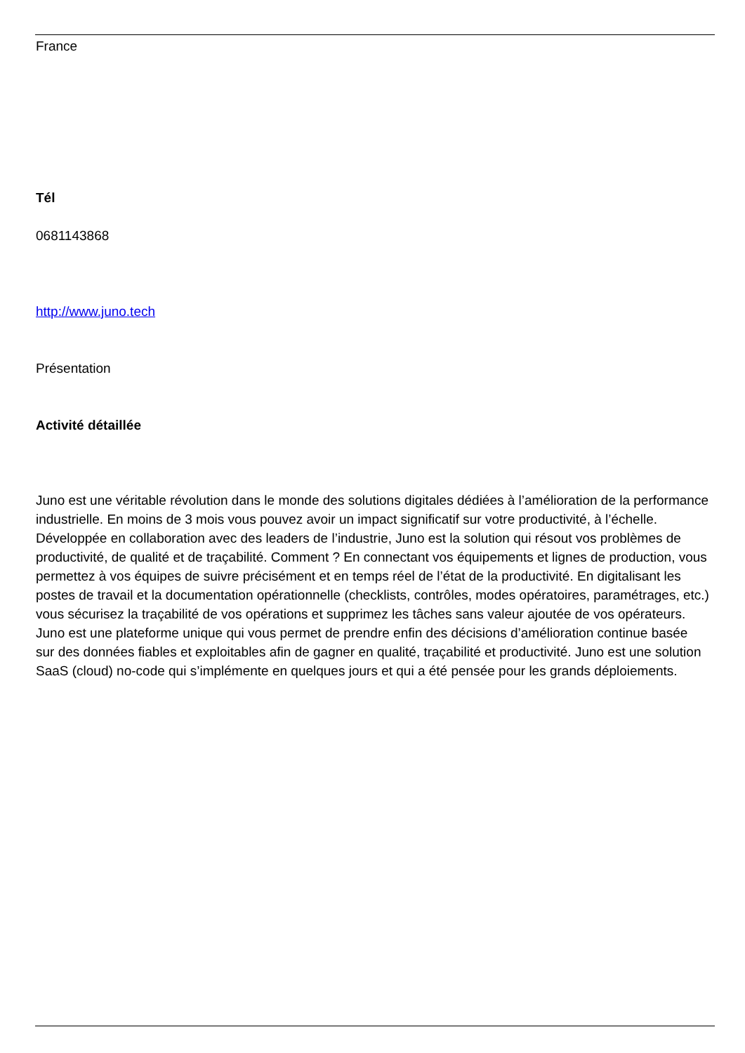France
Tél
0681143868
http://www.juno.tech
Présentation
Activité détaillée
Juno est une véritable révolution dans le monde des solutions digitales dédiées à l’amélioration de la performance industrielle. En moins de 3 mois vous pouvez avoir un impact significatif sur votre productivité, à l’échelle. Développée en collaboration avec des leaders de l’industrie, Juno est la solution qui résout vos problèmes de productivité, de qualité et de traçabilité. Comment ? En connectant vos équipements et lignes de production, vous permettez à vos équipes de suivre précisément et en temps réel de l’état de la productivité. En digitalisant les postes de travail et la documentation opérationnelle (checklists, contrôles, modes opératoires, paramétrages, etc.) vous sécurisez la traçabilité de vos opérations et supprimez les tâches sans valeur ajoutée de vos opérateurs. Juno est une plateforme unique qui vous permet de prendre enfin des décisions d’amélioration continue basée sur des données fiables et exploitables afin de gagner en qualité, traçabilité et productivité. Juno est une solution SaaS (cloud) no-code qui s’implémente en quelques jours et qui a été pensée pour les grands déploiements.